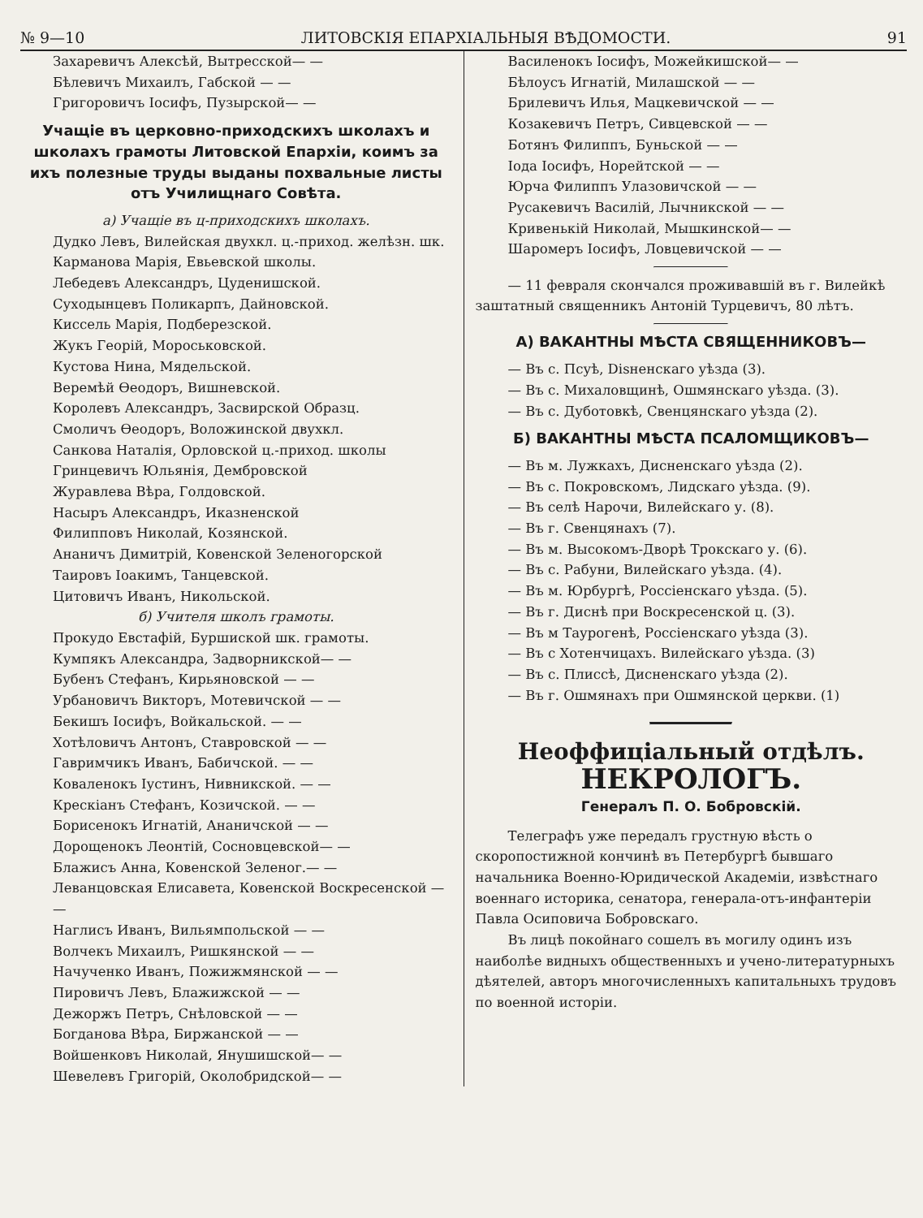№ 9—10 ЛИТОВСКІЯ ЕПАРХІАЛЬНЫЯ ВѢДОМОСТИ. 91
Захаревичъ Алексѣй, Вытресской— —
Бѣлевичъ Михаилъ, Габской — —
Григоровичъ Іосифъ, Пузырской— —
Учащіе въ церковно-приходскихъ школахъ и школахъ грамоты Литовской Епархіи, коимъ за ихъ полезные труды выданы похвальные листы отъ Училищнаго Совѣта.
а) Учащіе въ ц-приходскихъ школахъ.
Дудко Левъ, Вилейская двухкл. ц.-приход. желѣзн. шк.
Карманова Марія, Евьевской школы.
Лебедевъ Александръ, Цуденишской.
Суходынцевъ Поликарпъ, Дайновской.
Киссель Марія, Подберезской.
Жукъ Георій, Мороськовской.
Кустова Нина, Мядельской.
Веремѣй Ѳеодоръ, Вишневской.
Королевъ Александръ, Засвирской Образц.
Смоличъ Ѳеодоръ, Воложинской двухкл.
Санкова Наталія, Орловской ц.-приход. школы
Гринцевичъ Юльянія, Дембровской
Журавлева Вѣра, Голдовской.
Насыръ Александръ, Иказненской
Филипповъ Николай, Козянской.
Ананичъ Димитрій, Ковенской Зеленогорской
Таировъ Іоакимъ, Танцевской.
Цитовичъ Иванъ, Никольской.
б) Учителя школъ грамоты.
Прокудо Евстафій, Буршиской шк. грамоты.
Кумпякъ Александра, Задворникской— —
Бубенъ Стефанъ, Кирьяновской — —
Урбановичъ Викторъ, Мотевичской — —
Бекишъ Іосифъ, Войкальской. — —
Хотѣловичъ Антонъ, Ставровской — —
Гавримчикъ Иванъ, Бабичской. — —
Коваленокъ Іустинъ, Нивникской. — —
Крескіанъ Стефанъ, Козичской. — —
Борисенокъ Игнатій, Ананичской — —
Дорощенокъ Леонтій, Сосновцевской— —
Блажисъ Анна, Ковенской Зеленог.— —
Леванцовская Елисавета, Ковенской Воскресенской — —
Наглисъ Иванъ, Вильямпольской — —
Волчекъ Михаилъ, Ришкянской — —
Начученко Иванъ, Пожижмянской — —
Пировичъ Левъ, Блажижской — —
Дежоржъ Петръ, Снѣловской — —
Богданова Вѣра, Биржанской — —
Войшенковъ Николай, Янушишской— —
Шевелевъ Григорій, Околобридской— —
Василенокъ Іосифъ, Можейкишской— —
Бѣлоусъ Игнатій, Милашской — —
Брилевичъ Илья, Мацкевичской — —
Козакевичъ Петръ, Сивцевской — —
Ботянъ Филиппъ, Буньской — —
Іода Іосифъ, Норейтской — —
Юрча Филиппъ Улазовичской — —
Русакевичъ Василій, Лычникской — —
Кривенькій Николай, Мышкинской— —
Шаромеръ Іосифъ, Ловцевичской — —
— 11 февраля скончался проживавшій въ г. Вилейкѣ заштатный священникъ Антоній Турцевичъ, 80 лѣтъ.
А) ВАКАНТНЫ МѢСТА СВЯЩЕННИКОВЪ—
— Въ с. Псуѣ, Disненскаго уѣзда (3).
— Въ с. Михаловщинѣ, Ошмянскаго уѣзда. (3).
— Въ с. Дуботовкѣ, Свенцянскаго уѣзда (2).
Б) ВАКАНТНЫ МѢСТА ПСАЛОМЩИКОВЪ—
— Въ м. Лужкахъ, Дисненскаго уѣзда (2).
— Въ с. Покровскомъ, Лидскаго уѣзда. (9).
— Въ селѣ Нарочи, Вилейскаго у. (8).
— Въ г. Свенцянахъ (7).
— Въ м. Высокомъ-Дворѣ Трокскаго у. (6).
— Въ с. Рабуни, Вилейскаго уѣзда. (4).
— Въ м. Юрбургѣ, Россіенскаго уѣзда. (5).
— Въ г. Диснѣ при Воскресенской ц. (3).
— Въ м Таурогенѣ, Россіенскаго уѣзда (3).
— Въ с Хотенчицахъ. Вилейскаго уѣзда. (3)
— Въ с. Плиссѣ, Дисненскаго уѣзда (2).
— Въ г. Ошмянахъ при Ошмянской церкви. (1)
Неоффиціальный отдѣлъ.
НЕКРОЛОГЪ.
Генералъ П. О. Бобровскій.
Телеграфъ уже передалъ грустную вѣсть о скоропостижной кончинѣ въ Петербургѣ бывшаго начальника Военно-Юридической Академіи, извѣстнаго военнаго историка, сенатора, генерала-отъ-инфантеріи Павла Осиповича Бобровскаго.
Въ лицѣ покойнаго сошелъ въ могилу одинъ изъ наиболѣе видныхъ общественныхъ и учено-литературныхъ дѣятелей, авторъ многочисленныхъ капитальныхъ трудовъ по военной исторіи.